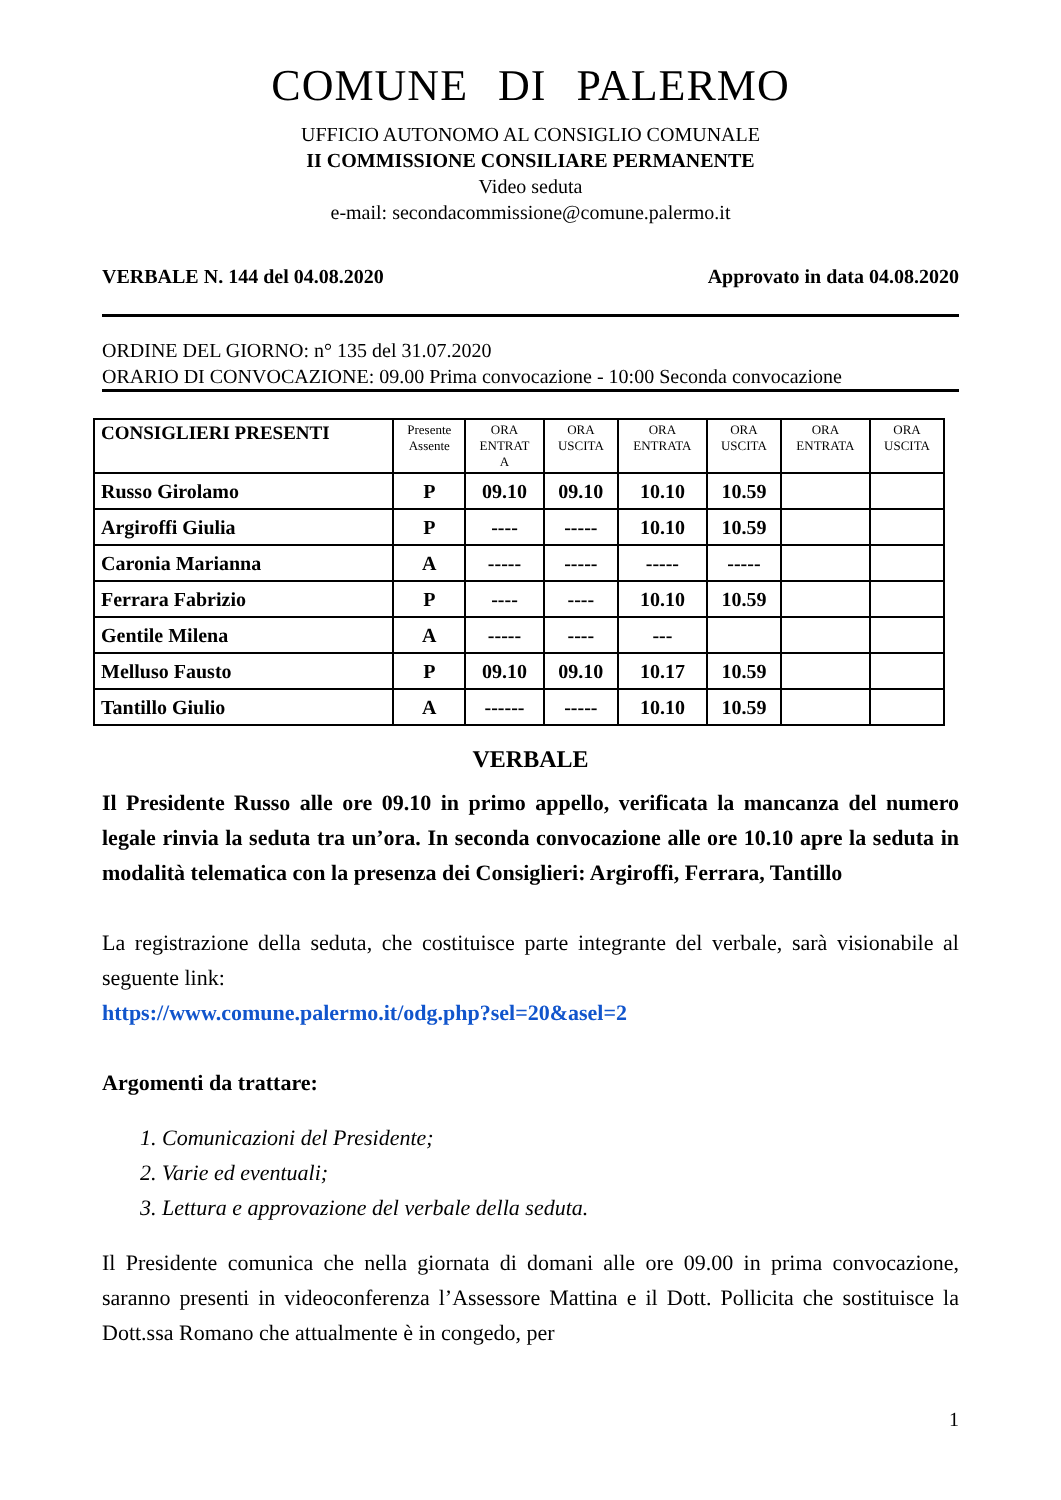COMUNE DI PALERMO
UFFICIO AUTONOMO AL CONSIGLIO COMUNALE
II COMMISSIONE CONSILIARE PERMANENTE
Video seduta
e-mail: secondacommissione@comune.palermo.it
VERBALE N. 144 del 04.08.2020 Approvato in data 04.08.2020
ORDINE DEL GIORNO: n° 135 del 31.07.2020
ORARIO DI CONVOCAZIONE: 09.00 Prima convocazione - 10:00 Seconda convocazione
| CONSIGLIERI PRESENTI | Presente Assente | ORA ENTRAT A | ORA USCITA | ORA ENTRATA | ORA USCITA | ORA ENTRATA | ORA USCITA |
| --- | --- | --- | --- | --- | --- | --- | --- |
| Russo Girolamo | P | 09.10 | 09.10 | 10.10 | 10.59 | | |
| Argiroffi Giulia | P | ---- | ----- | 10.10 | 10.59 | | |
| Caronia Marianna | A | ----- | ----- | ----- | ----- | | |
| Ferrara Fabrizio | P | ---- | ---- | 10.10 | 10.59 | | |
| Gentile Milena | A | ----- | ---- | --- | | | |
| Melluso Fausto | P | 09.10 | 09.10 | 10.17 | 10.59 | | |
| Tantillo Giulio | A | ------ | ----- | 10.10 | 10.59 | | |
VERBALE
Il Presidente Russo alle ore 09.10 in primo appello, verificata la mancanza del numero legale rinvia la seduta tra un’ora. In seconda convocazione alle ore 10.10 apre la seduta in modalità telematica con la presenza dei Consiglieri: Argiroffi, Ferrara, Tantillo
La registrazione della seduta, che costituisce parte integrante del verbale, sarà visionabile al seguente link:
https://www.comune.palermo.it/odg.php?sel=20&asel=2
Argomenti da trattare:
1. Comunicazioni del Presidente;
2. Varie ed eventuali;
3. Lettura e approvazione del verbale della seduta.
Il Presidente comunica che nella giornata di domani alle ore 09.00 in prima convocazione, saranno presenti in videoconferenza l’Assessore Mattina e il Dott. Pollicita che sostituisce la Dott.ssa Romano che attualmente è in congedo, per
1